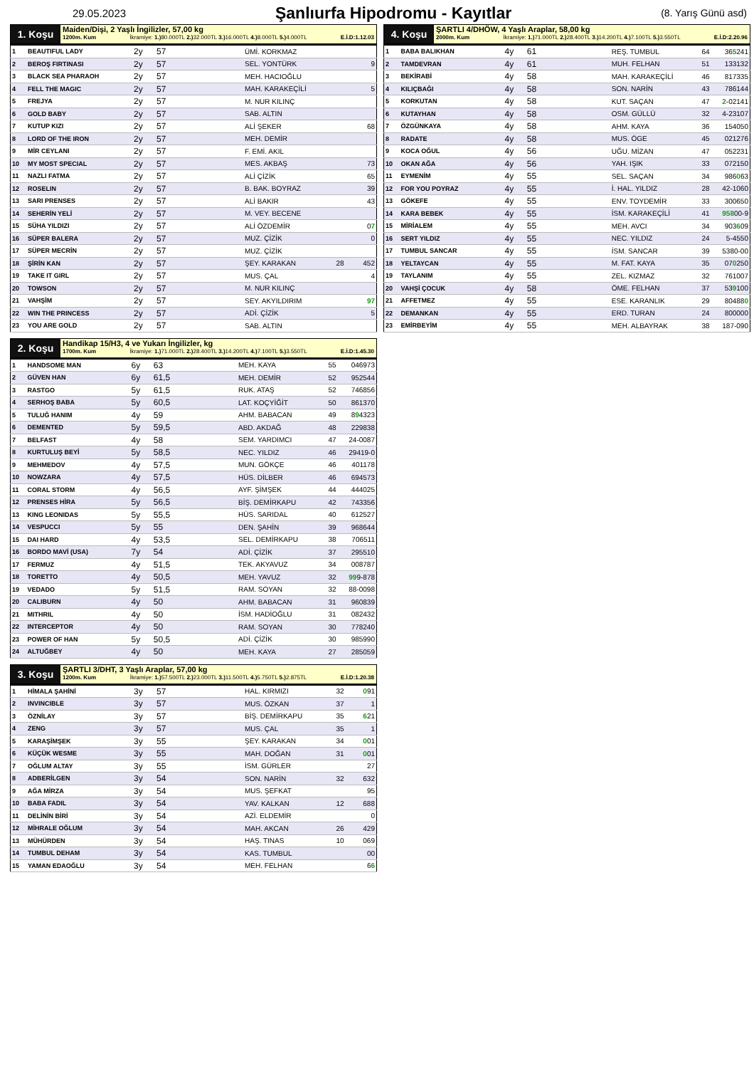29.05.2023
Şanlıurfa Hipodromu - Kayıtlar
(8. Yarış Günü asd)
1. Koşu
Maiden/Dişi, 2 Yaşlı İngilizler, 57,00 kg
1200m. Kum İkramiye: 1.) 80.000TL 2.) 32.000TL 3.) 16.000TL 4.) 8.000TL 5.) 4.000TL E.İ.D:1.12.03
| 1 | BEAUTIFUL LADY | 2y | 57 | ÜMİ. KORKMAZ | | |
| 2 | BEROŞ FIRTINASI | 2y | 57 | SEL. YONTÜRK | | 9 |
| 3 | BLACK SEA PHARAOH | 2y | 57 | MEH. HACIOĞLU | | |
| 4 | FELL THE MAGIC | 2y | 57 | MAH. KARAKEÇİLİ | | 5 |
| 5 | FREJYA | 2y | 57 | M. NUR KILINÇ | | |
| 6 | GOLD BABY | 2y | 57 | SAB. ALTIN | | |
| 7 | KUTUP KIZI | 2y | 57 | ALİ ŞEKER | | 68 |
| 8 | LORD OF THE IRON | 2y | 57 | MEH. DEMİR | | |
| 9 | MİR CEYLANI | 2y | 57 | F. EMİ. AKIL | | |
| 10 | MY MOST SPECIAL | 2y | 57 | MES. AKBAŞ | | 73 |
| 11 | NAZLI FATMA | 2y | 57 | ALİ ÇİZİK | | 65 |
| 12 | ROSELIN | 2y | 57 | B. BAK. BOYRAZ | | 39 |
| 13 | SARI PRENSES | 2y | 57 | ALİ BAKIR | | 43 |
| 14 | SEHERİN YELİ | 2y | 57 | M. VEY. BECENE | | |
| 15 | SÜHA YILDIZI | 2y | 57 | ALİ ÖZDEMİR | | 0 7 |
| 16 | SÜPER BALERA | 2y | 57 | MUZ. ÇİZİK | | 0 |
| 17 | SÜPER MECRİN | 2y | 57 | MUZ. ÇİZİK | | |
| 18 | ŞİRİN KAN | 2y | 57 | ŞEY. KARAKAN | 28 | 452 |
| 19 | TAKE IT GIRL | 2y | 57 | MUS. ÇAL | | 4 |
| 20 | TOWSON | 2y | 57 | M. NUR KILINÇ | | |
| 21 | VAHŞİM | 2y | 57 | SEY. AKYILDIRIM | | 97 |
| 22 | WIN THE PRINCESS | 2y | 57 | ADİ. ÇİZİK | | 5 |
| 23 | YOU ARE GOLD | 2y | 57 | SAB. ALTIN | | |
2. Koşu
Handikap 15/H3, 4 ve Yukarı İngilizler, kg
1700m. Kum İkramiye: 1.) 71.000TL 2.) 28.400TL 3.) 14.200TL 4.) 7.100TL 5.) 3.550TL E.İ.D:1.45.30
| 1 | HANDSOME MAN | 6y | 63 | MEH. KAYA | 55 | 046973 |
| 2 | GÜVEN HAN | 6y | 61,5 | MEH. DEMİR | 52 | 952544 |
| 3 | RASTGO | 5y | 61,5 | RUK. ATAŞ | 52 | 746856 |
| 4 | SERHOŞ BABA | 5y | 60,5 | LAT. KOÇYİĞİT | 50 | 861370 |
| 5 | TULUĞ HANIM | 4y | 59 | AHM. BABACAN | 49 | 8 9 4323 |
| 6 | DEMENTED | 5y | 59,5 | ABD. AKDAĞ | 48 | 229838 |
| 7 | BELFAST | 4y | 58 | SEM. YARDIMCI | 47 | 24-0087 |
| 8 | KURTULUŞ BEYİ | 5y | 58,5 | NEC. YILDIZ | 46 | 29419-0 |
| 9 | MEHMEDOV | 4y | 57,5 | MUN. GÖKÇE | 46 | 401178 |
| 10 | NOWZARA | 4y | 57,5 | HÜS. DİLBER | 46 | 694573 |
| 11 | CORAL STORM | 4y | 56,5 | AYF. ŞİMŞEK | 44 | 444025 |
| 12 | PRENSES HİRA | 5y | 56,5 | BİŞ. DEMİRKAPU | 42 | 743356 |
| 13 | KING LEONIDAS | 5y | 55,5 | HÜS. SARIDAL | 40 | 612527 |
| 14 | VESPUCCI | 5y | 55 | DEN. ŞAHİN | 39 | 968644 |
| 15 | DAI HARD | 4y | 53,5 | SEL. DEMİRKAPU | 38 | 706511 |
| 16 | BORDO MAVİ (USA) | 7y | 54 | ADİ. ÇİZİK | 37 | 295510 |
| 17 | FERMUZ | 4y | 51,5 | TEK. AKYAVUZ | 34 | 008787 |
| 18 | TORETTO | 4y | 50,5 | MEH. YAVUZ | 32 | 99 9-878 |
| 19 | VEDADO | 5y | 51,5 | RAM. SOYAN | 32 | 88-0098 |
| 20 | CALIBURN | 4y | 50 | AHM. BABACAN | 31 | 960839 |
| 21 | MITHRIL | 4y | 50 | İSM. HADİOĞLU | 31 | 082432 |
| 22 | INTERCEPTOR | 4y | 50 | RAM. SOYAN | 30 | 778240 |
| 23 | POWER OF HAN | 5y | 50,5 | ADİ. ÇİZİK | 30 | 985990 |
| 24 | ALTUĞBEY | 4y | 50 | MEH. KAYA | 27 | 285059 |
3. Koşu
ŞARTLI 3/DHT, 3 Yaşlı Araplar, 57,00 kg
1200m. Kum İkramiye: 1.) 57.500TL 2.) 23.000TL 3.) 11.500TL 4.) 5.750TL 5.) 2.875TL E.İ.D:1.20.38
| 1 | HİMALA ŞAHİNİ | 3y | 57 | HAL. KIRMIZI | 32 | 0 91 |
| 2 | INVINCIBLE | 3y | 57 | MUS. ÖZKAN | 37 | 1 |
| 3 | ÖZNİLAY | 3y | 57 | BİŞ. DEMİRKAPU | 35 | 6 21 |
| 4 | ZENG | 3y | 57 | MUS. ÇAL | 35 | 1 |
| 5 | KARAŞİMŞEK | 3y | 55 | ŞEY. KARAKAN | 34 | 0 01 |
| 6 | KÜÇÜK WESME | 3y | 55 | MAH. DOĞAN | 31 | 0 01 |
| 7 | OĞLUM ALTAY | 3y | 55 | İSM. GÜRLER | | 27 |
| 8 | ADBERİLGEN | 3y | 54 | SON. NARİN | 32 | 632 |
| 9 | AĞA MİRZA | 3y | 54 | MUS. ŞEFKAT | | 95 |
| 10 | BABA FADIL | 3y | 54 | YAV. KALKAN | 12 | 688 |
| 11 | DELİNİN BİRİ | 3y | 54 | AZİ. ELDEMİR | | 0 |
| 12 | MİHRALE OĞLUM | 3y | 54 | MAH. AKCAN | 26 | 429 |
| 13 | MÜHÜRDEN | 3y | 54 | HAŞ. TINAS | 10 | 069 |
| 14 | TUMBUL DEHAM | 3y | 54 | KAS. TUMBUL | | 00 |
| 15 | YAMAN EDAOĞLU | 3y | 54 | MEH. FELHAN | | 6 6 |
4. Koşu
ŞARTLI 4/DHÖW, 4 Yaşlı Araplar, 58,00 kg
2000m. Kum İkramiye: 1.) 71.000TL 2.) 28.400TL 3.) 14.200TL 4.) 7.100TL 5.) 3.550TL E.İ.D:2.20.96
| 1 | BABA BALIKHAN | 4y | 61 | REŞ. TUMBUL | 64 | 36 5 241 |
| 2 | TAMDEVRAN | 4y | 61 | MUH. FELHAN | 51 | 133132 |
| 3 | BEKİRABİ | 4y | 58 | MAH. KARAKEÇİLİ | 46 | 817335 |
| 4 | KILIÇBAĞI | 4y | 58 | SON. NARİN | 43 | 786144 |
| 5 | KORKUTAN | 4y | 58 | KUT. SAÇAN | 47 | 2 -02141 |
| 6 | KUTAYHAN | 4y | 58 | OSM. GÜLLÜ | 32 | 4-23107 |
| 7 | ÖZGÜNKAYA | 4y | 58 | AHM. KAYA | 36 | 154050 |
| 8 | RADATE | 4y | 58 | MUS. ÖGE | 45 | 021276 |
| 9 | KOCA OĞUL | 4y | 56 | UĞU. MİZAN | 47 | 052231 |
| 10 | OKAN AĞA | 4y | 56 | YAH. IŞIK | 33 | 072150 |
| 11 | EYMENİM | 4y | 55 | SEL. SAÇAN | 34 | 986 0 63 |
| 12 | FOR YOU POYRAZ | 4y | 55 | İ. HAL. YILDIZ | 28 | 42-1060 |
| 13 | GÖKEFE | 4y | 55 | ENV. TOYDEMİR | 33 | 300650 |
| 14 | KARA BEBEK | 4y | 55 | İSM. KARAKEÇİLİ | 41 | 958 00-9 |
| 15 | MİRİALEM | 4y | 55 | MEH. AVCI | 34 | 903 6 09 |
| 16 | SERT YILDIZ | 4y | 55 | NEC. YILDIZ | 24 | 5-4550 |
| 17 | TUMBUL SANCAR | 4y | 55 | İSM. SANCAR | 39 | 5380-00 |
| 18 | YELTAYCAN | 4y | 55 | M. FAT. KAYA | 35 | 07 0 250 |
| 19 | TAYLANIM | 4y | 55 | ZEL. KIZMAZ | 32 | 761007 |
| 20 | VAHŞİ ÇOCUK | 4y | 58 | ÖME. FELHAN | 37 | 53 9 100 |
| 21 | AFFETMEZ | 4y | 55 | ESE. KARANLIK | 29 | 80488 0 |
| 22 | DEMANKAN | 4y | 55 | ERD. TURAN | 24 | 800000 |
| 23 | EMİRBEYİM | 4y | 55 | MEH. ALBAYRAK | 38 | 187-090 |